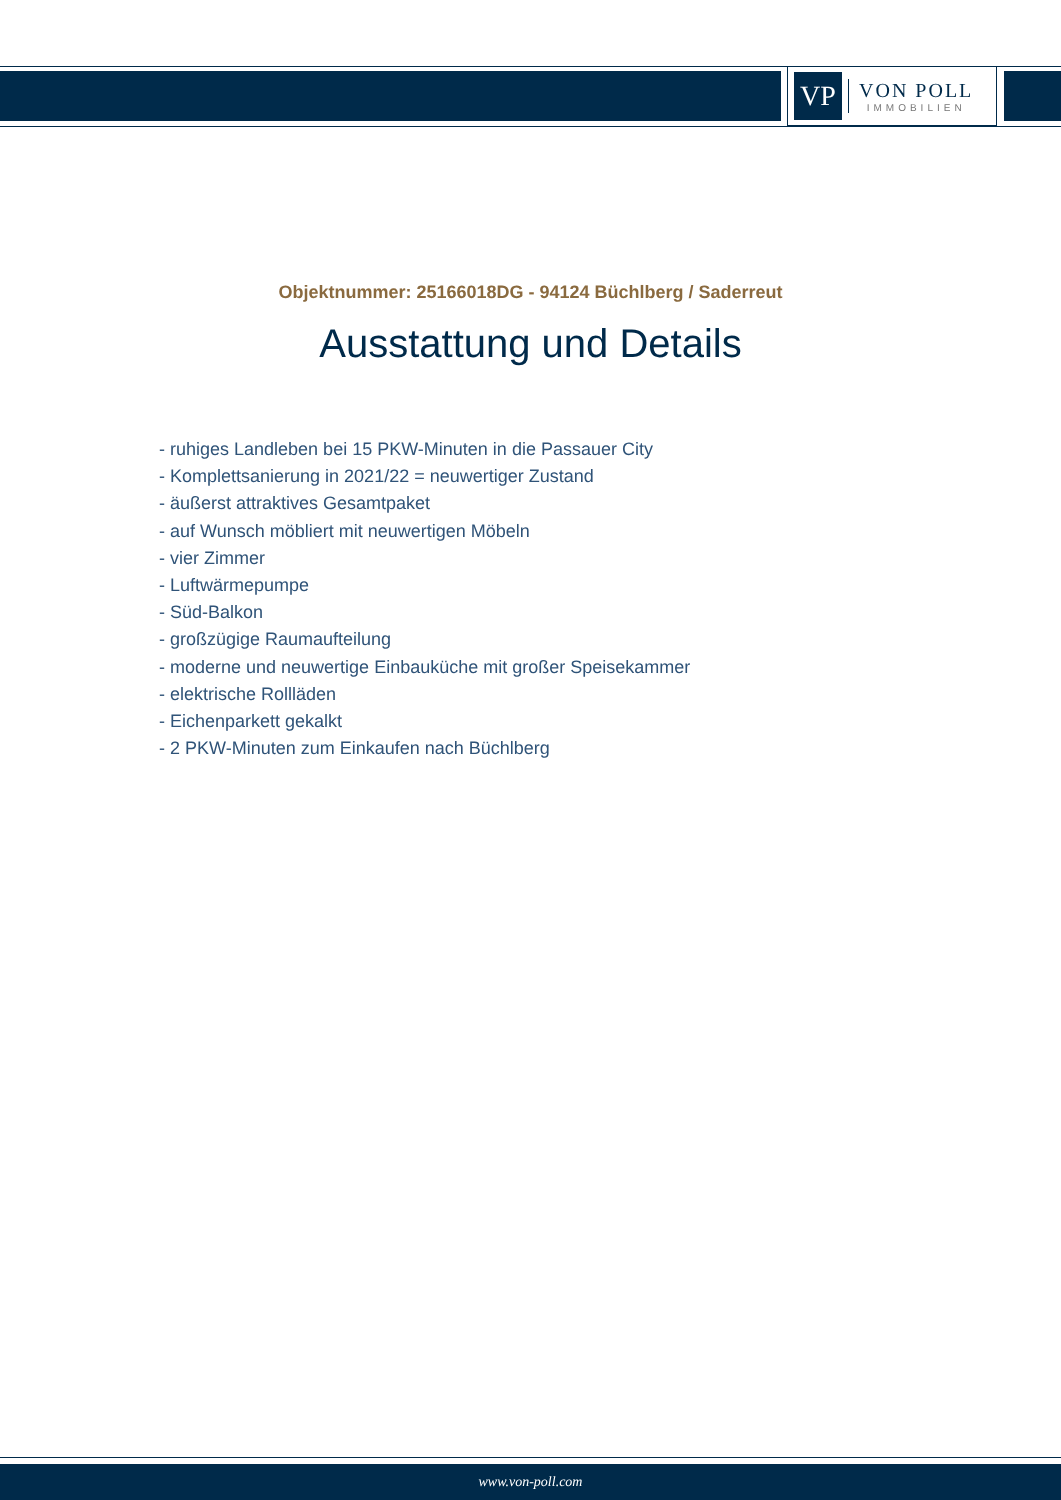VP
VON POLL
IMMOBILIEN
Objektnummer: 25166018DG - 94124 Büchlberg / Saderreut
Ausstattung und Details
- ruhiges Landleben bei 15 PKW-Minuten in die Passauer City
- Komplettsanierung in 2021/22 = neuwertiger Zustand
- äußerst attraktives Gesamtpaket
- auf Wunsch möbliert mit neuwertigen Möbeln
- vier Zimmer
- Luftwärmepumpe
- Süd-Balkon
- großzügige Raumaufteilung
- moderne und neuwertige Einbauküche mit großer Speisekammer
- elektrische Rollläden
- Eichenparkett gekalkt
- 2 PKW-Minuten zum Einkaufen nach Büchlberg
www.von-poll.com